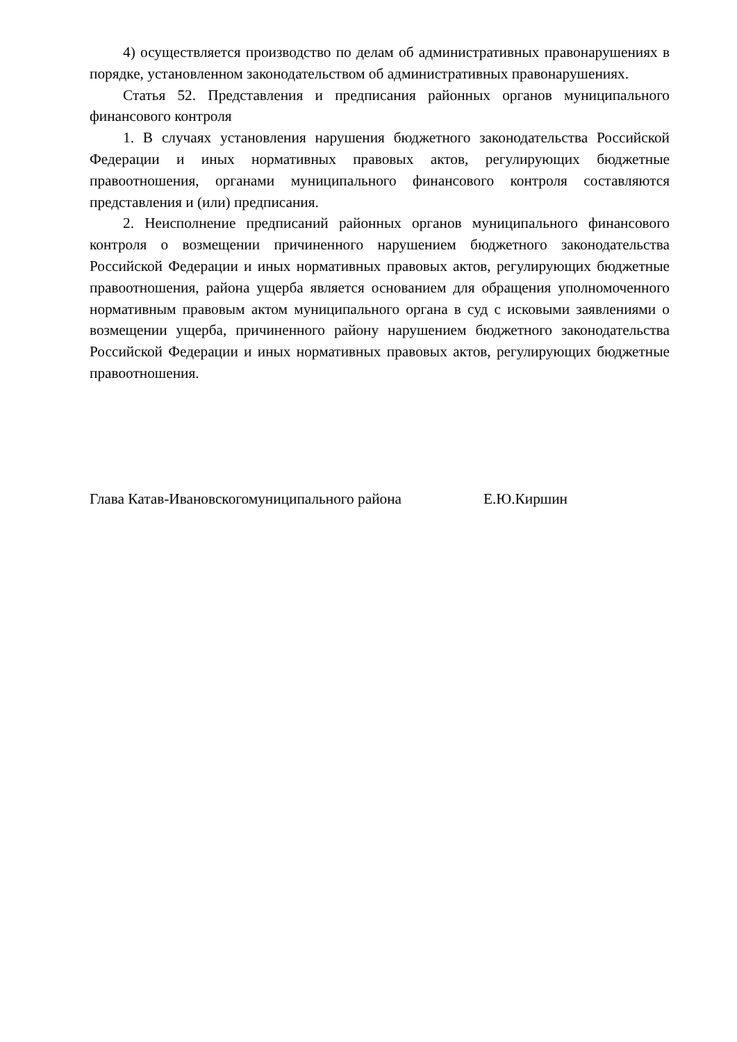4) осуществляется производство по делам об административных правонарушениях в порядке, установленном законодательством об административных правонарушениях.
Статья 52. Представления и предписания районных органов муниципального финансового контроля
1. В случаях установления нарушения бюджетного законодательства Российской Федерации и иных нормативных правовых актов, регулирующих бюджетные правоотношения, органами муниципального финансового контроля составляются представления и (или) предписания.
2. Неисполнение предписаний районных органов муниципального финансового контроля о возмещении причиненного нарушением бюджетного законодательства Российской Федерации и иных нормативных правовых актов, регулирующих бюджетные правоотношения, района ущерба является основанием для обращения уполномоченного нормативным правовым актом муниципального органа в суд с исковыми заявлениями о возмещении ущерба, причиненного району нарушением бюджетного законодательства Российской Федерации и иных нормативных правовых актов, регулирующих бюджетные правоотношения.
Глава Катав-Ивановскогомуниципального района Е.Ю.Киршин